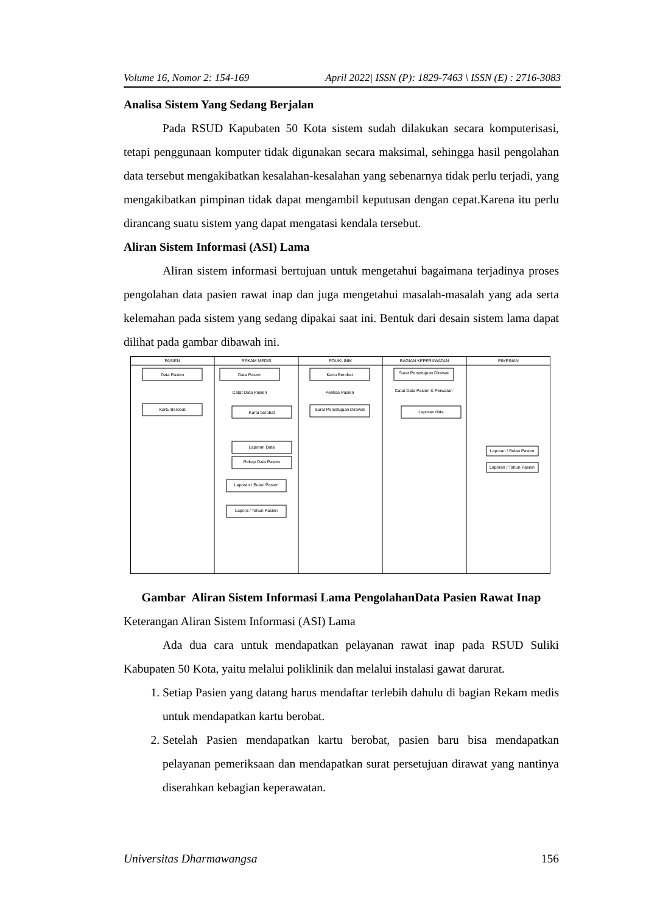Volume 16, Nomor 2: 154-169 April 2022| ISSN (P): 1829-7463 \ ISSN (E) : 2716-3083
Analisa Sistem Yang Sedang Berjalan
Pada RSUD Kapubaten 50 Kota sistem sudah dilakukan secara komputerisasi, tetapi penggunaan komputer tidak digunakan secara maksimal, sehingga hasil pengolahan data tersebut mengakibatkan kesalahan-kesalahan yang sebenarnya tidak perlu terjadi, yang mengakibatkan pimpinan tidak dapat mengambil keputusan dengan cepat.Karena itu perlu dirancang suatu sistem yang dapat mengatasi kendala tersebut.
Aliran Sistem Informasi (ASI) Lama
Aliran sistem informasi bertujuan untuk mengetahui bagaimana terjadinya proses pengolahan data pasien rawat inap dan juga mengetahui masalah-masalah yang ada serta kelemahan pada sistem yang sedang dipakai saat ini. Bentuk dari desain sistem lama dapat dilihat pada gambar dibawah ini.
PASIEN
REKAM MEDIS
POLIKLINIK
BAGIAN KEPERAWATAN
PIMPINAN
Data Pasien
Data Pasien
Kartu Berobat
Surat Persetujuan Dirawat
Catat Data Pasien
Periksa Pasien
Catat Data Pasien & Perwatan
Kartu Berobat
Kartu berobat
Surat Persetujuan Dirawat
Laporan data
Laporan Data
Rekap Data Pasien
Laporan / Bulan Pasien
Lapora / Tahun Pasien
Laporan / Bulan Pasien
Laporan / Tahun Pasien
Gambar Aliran Sistem Informasi Lama PengolahanData Pasien Rawat Inap
Keterangan Aliran Sistem Informasi (ASI) Lama
Ada dua cara untuk mendapatkan pelayanan rawat inap pada RSUD Suliki Kabupaten 50 Kota, yaitu melalui poliklinik dan melalui instalasi gawat darurat.
1. Setiap Pasien yang datang harus mendaftar terlebih dahulu di bagian Rekam medis untuk mendapatkan kartu berobat.
2. Setelah Pasien mendapatkan kartu berobat, pasien baru bisa mendapatkan pelayanan pemeriksaan dan mendapatkan surat persetujuan dirawat yang nantinya diserahkan kebagian keperawatan.
Universitas Dharmawangsa 156